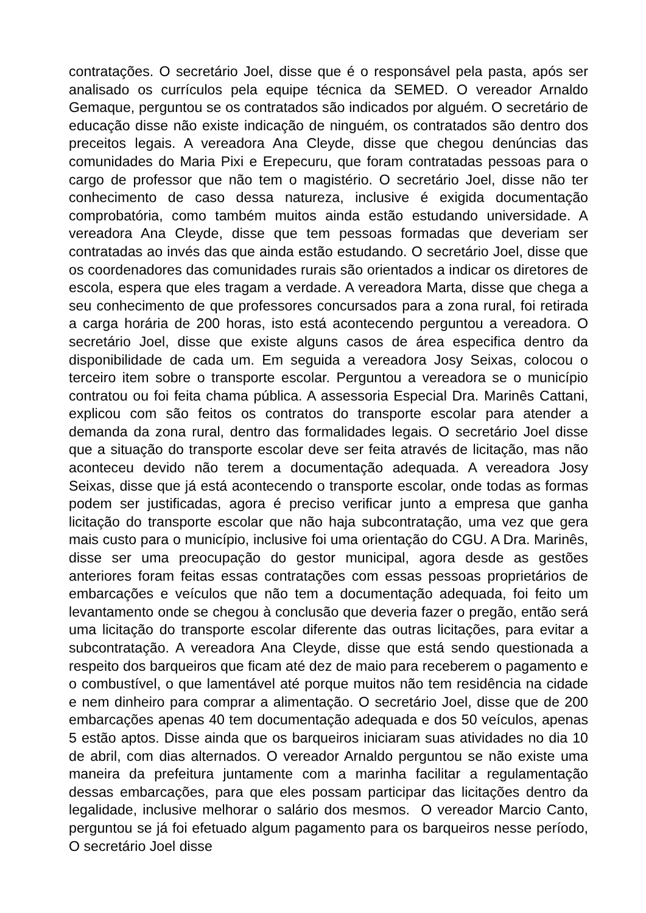contratações. O secretário Joel, disse que é o responsável pela pasta, após ser analisado os currículos pela equipe técnica da SEMED. O vereador Arnaldo Gemaque, perguntou se os contratados são indicados por alguém. O secretário de educação disse não existe indicação de ninguém, os contratados são dentro dos preceitos legais. A vereadora Ana Cleyde, disse que chegou denúncias das comunidades do Maria Pixi e Erepecuru, que foram contratadas pessoas para o cargo de professor que não tem o magistério. O secretário Joel, disse não ter conhecimento de caso dessa natureza, inclusive é exigida documentação comprobatória, como também muitos ainda estão estudando universidade. A vereadora Ana Cleyde, disse que tem pessoas formadas que deveriam ser contratadas ao invés das que ainda estão estudando. O secretário Joel, disse que os coordenadores das comunidades rurais são orientados a indicar os diretores de escola, espera que eles tragam a verdade. A vereadora Marta, disse que chega a seu conhecimento de que professores concursados para a zona rural, foi retirada a carga horária de 200 horas, isto está acontecendo perguntou a vereadora. O secretário Joel, disse que existe alguns casos de área especifica dentro da disponibilidade de cada um. Em seguida a vereadora Josy Seixas, colocou o terceiro item sobre o transporte escolar. Perguntou a vereadora se o município contratou ou foi feita chama pública. A assessoria Especial Dra. Marinês Cattani, explicou com são feitos os contratos do transporte escolar para atender a demanda da zona rural, dentro das formalidades legais. O secretário Joel disse que a situação do transporte escolar deve ser feita através de licitação, mas não aconteceu devido não terem a documentação adequada. A vereadora Josy Seixas, disse que já está acontecendo o transporte escolar, onde todas as formas podem ser justificadas, agora é preciso verificar junto a empresa que ganha licitação do transporte escolar que não haja subcontratação, uma vez que gera mais custo para o município, inclusive foi uma orientação do CGU. A Dra. Marinês, disse ser uma preocupação do gestor municipal, agora desde as gestões anteriores foram feitas essas contratações com essas pessoas proprietários de embarcações e veículos que não tem a documentação adequada, foi feito um levantamento onde se chegou à conclusão que deveria fazer o pregão, então será uma licitação do transporte escolar diferente das outras licitações, para evitar a subcontratação. A vereadora Ana Cleyde, disse que está sendo questionada a respeito dos barqueiros que ficam até dez de maio para receberem o pagamento e o combustível, o que lamentável até porque muitos não tem residência na cidade e nem dinheiro para comprar a alimentação. O secretário Joel, disse que de 200 embarcações apenas 40 tem documentação adequada e dos 50 veículos, apenas 5 estão aptos. Disse ainda que os barqueiros iniciaram suas atividades no dia 10 de abril, com dias alternados. O vereador Arnaldo perguntou se não existe uma maneira da prefeitura juntamente com a marinha facilitar a regulamentação dessas embarcações, para que eles possam participar das licitações dentro da legalidade, inclusive melhorar o salário dos mesmos. O vereador Marcio Canto, perguntou se já foi efetuado algum pagamento para os barqueiros nesse período, O secretário Joel disse